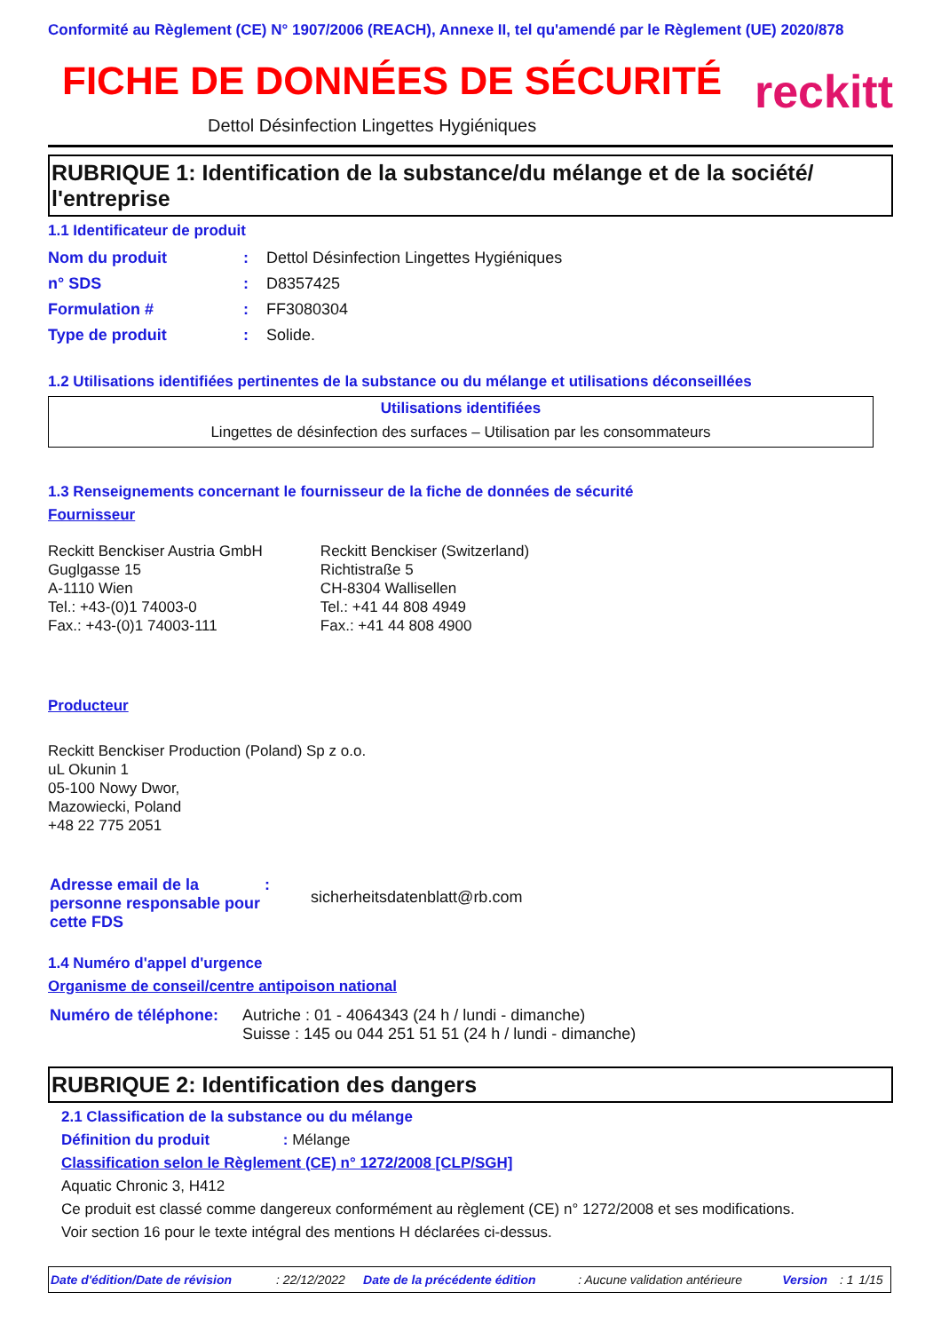Conformité au Règlement (CE) N° 1907/2006 (REACH), Annexe II, tel qu'amendé par le Règlement (UE) 2020/878
FICHE DE DONNÉES DE SÉCURITÉ
Dettol Désinfection Lingettes Hygiéniques
reckitt
RUBRIQUE 1: Identification de la substance/du mélange et de la société/ l'entreprise
1.1 Identificateur de produit
| Nom du produit | : | Dettol Désinfection Lingettes Hygiéniques |
| n° SDS | : | D8357425 |
| Formulation # | : | FF3080304 |
| Type de produit | : | Solide. |
1.2 Utilisations identifiées pertinentes de la substance ou du mélange et utilisations déconseillées
| Utilisations identifiées |
| --- |
| Lingettes de désinfection des surfaces – Utilisation par les consommateurs |
1.3 Renseignements concernant le fournisseur de la fiche de données de sécurité
Fournisseur
Reckitt Benckiser Austria GmbH
Guglgasse 15
A-1110 Wien
Tel.: +43-(0)1 74003-0
Fax.: +43-(0)1 74003-111
Reckitt Benckiser (Switzerland)
Richtistraße 5
CH-8304 Wallisellen
Tel.: +41 44 808 4949
Fax.: +41 44 808 4900
Producteur
Reckitt Benckiser Production (Poland) Sp z o.o.
uL Okunin 1
05-100 Nowy Dwor,
Mazowiecki, Poland
+48 22 775 2051
| Adresse email de la personne responsable pour cette FDS | : | sicherheitsdatenblatt@rb.com |
1.4 Numéro d'appel d'urgence
Organisme de conseil/centre antipoison national
| Numéro de téléphone: | Autriche : 01 - 4064343 (24 h / lundi - dimanche) Suisse : 145 ou 044 251 51 51 (24 h / lundi - dimanche) |
RUBRIQUE 2: Identification des dangers
2.1 Classification de la substance ou du mélange
Définition du produit : Mélange
Classification selon le Règlement (CE) n° 1272/2008 [CLP/SGH]
Aquatic Chronic 3, H412
Ce produit est classé comme dangereux conformément au règlement (CE) n° 1272/2008 et ses modifications.
Voir section 16 pour le texte intégral des mentions H déclarées ci-dessus.
| Date d'édition/Date de révision | : 22/12/2022 | Date de la précédente édition | : Aucune validation antérieure | Version | : 1 | 1/15 |